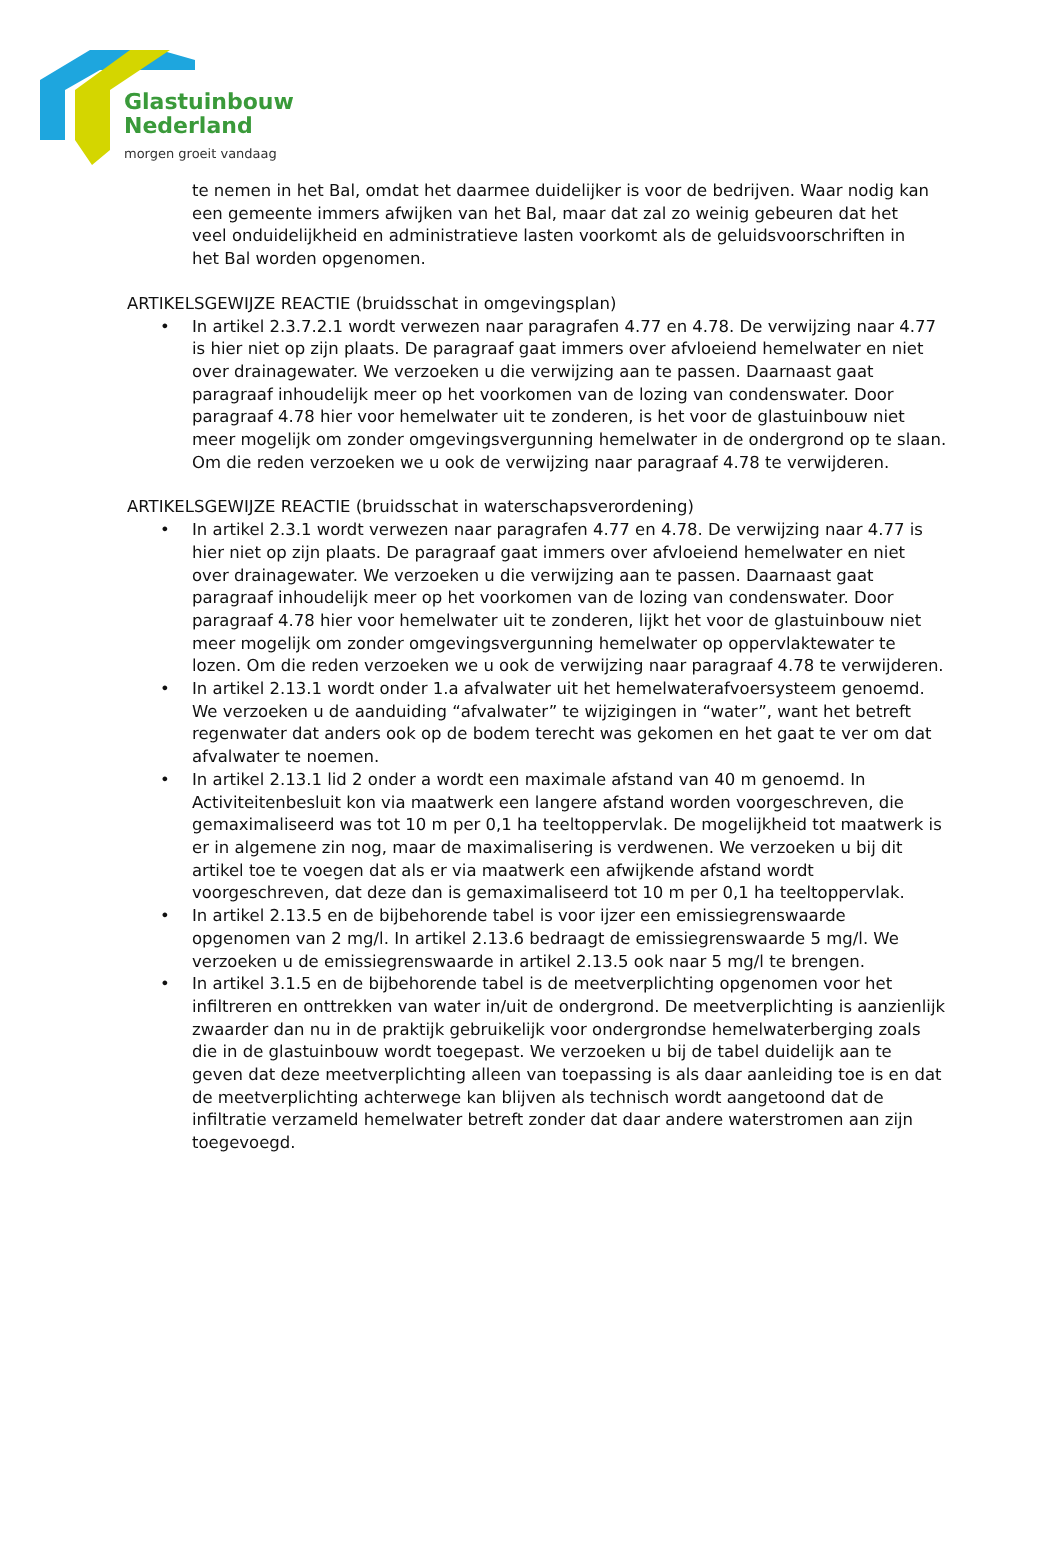Glastuinbouw
Nederland
morgen groeit vandaag
te nemen in het Bal, omdat het daarmee duidelijker is voor de bedrijven. Waar nodig kan een gemeente immers afwijken van het Bal, maar dat zal zo weinig gebeuren dat het veel onduidelijkheid en administratieve lasten voorkomt als de geluidsvoorschriften in het Bal worden opgenomen.
ARTIKELSGEWIJZE REACTIE (bruidsschat in omgevingsplan)
• In artikel 2.3.7.2.1 wordt verwezen naar paragrafen 4.77 en 4.78. De verwijzing naar 4.77 is hier niet op zijn plaats. De paragraaf gaat immers over afvloeiend hemelwater en niet over drainagewater. We verzoeken u die verwijzing aan te passen. Daarnaast gaat paragraaf inhoudelijk meer op het voorkomen van de lozing van condenswater. Door paragraaf 4.78 hier voor hemelwater uit te zonderen, is het voor de glastuinbouw niet meer mogelijk om zonder omgevingsvergunning hemelwater in de ondergrond op te slaan. Om die reden verzoeken we u ook de verwijzing naar paragraaf 4.78 te verwijderen.
ARTIKELSGEWIJZE REACTIE (bruidsschat in waterschapsverordening)
• In artikel 2.3.1 wordt verwezen naar paragrafen 4.77 en 4.78. De verwijzing naar 4.77 is hier niet op zijn plaats. De paragraaf gaat immers over afvloeiend hemelwater en niet over drainagewater. We verzoeken u die verwijzing aan te passen. Daarnaast gaat paragraaf inhoudelijk meer op het voorkomen van de lozing van condenswater. Door paragraaf 4.78 hier voor hemelwater uit te zonderen, lijkt het voor de glastuinbouw niet meer mogelijk om zonder omgevingsvergunning hemelwater op oppervlaktewater te lozen. Om die reden verzoeken we u ook de verwijzing naar paragraaf 4.78 te verwijderen.
• In artikel 2.13.1 wordt onder 1.a afvalwater uit het hemelwaterafvoersysteem genoemd. We verzoeken u de aanduiding “afvalwater” te wijzigingen in “water”, want het betreft regenwater dat anders ook op de bodem terecht was gekomen en het gaat te ver om dat afvalwater te noemen.
• In artikel 2.13.1 lid 2 onder a wordt een maximale afstand van 40 m genoemd. In Activiteitenbesluit kon via maatwerk een langere afstand worden voorgeschreven, die gemaximaliseerd was tot 10 m per 0,1 ha teeltoppervlak. De mogelijkheid tot maatwerk is er in algemene zin nog, maar de maximalisering is verdwenen. We verzoeken u bij dit artikel toe te voegen dat als er via maatwerk een afwijkende afstand wordt voorgeschreven, dat deze dan is gemaximaliseerd tot 10 m per 0,1 ha teeltoppervlak.
• In artikel 2.13.5 en de bijbehorende tabel is voor ijzer een emissiegrenswaarde opgenomen van 2 mg/l. In artikel 2.13.6 bedraagt de emissiegrenswaarde 5 mg/l. We verzoeken u de emissiegrenswaarde in artikel 2.13.5 ook naar 5 mg/l te brengen.
• In artikel 3.1.5 en de bijbehorende tabel is de meetverplichting opgenomen voor het infiltreren en onttrekken van water in/uit de ondergrond. De meetverplichting is aanzienlijk zwaarder dan nu in de praktijk gebruikelijk voor ondergrondse hemelwaterberging zoals die in de glastuinbouw wordt toegepast. We verzoeken u bij de tabel duidelijk aan te geven dat deze meetverplichting alleen van toepassing is als daar aanleiding toe is en dat de meetverplichting achterwege kan blijven als technisch wordt aangetoond dat de infiltratie verzameld hemelwater betreft zonder dat daar andere waterstromen aan zijn toegevoegd.